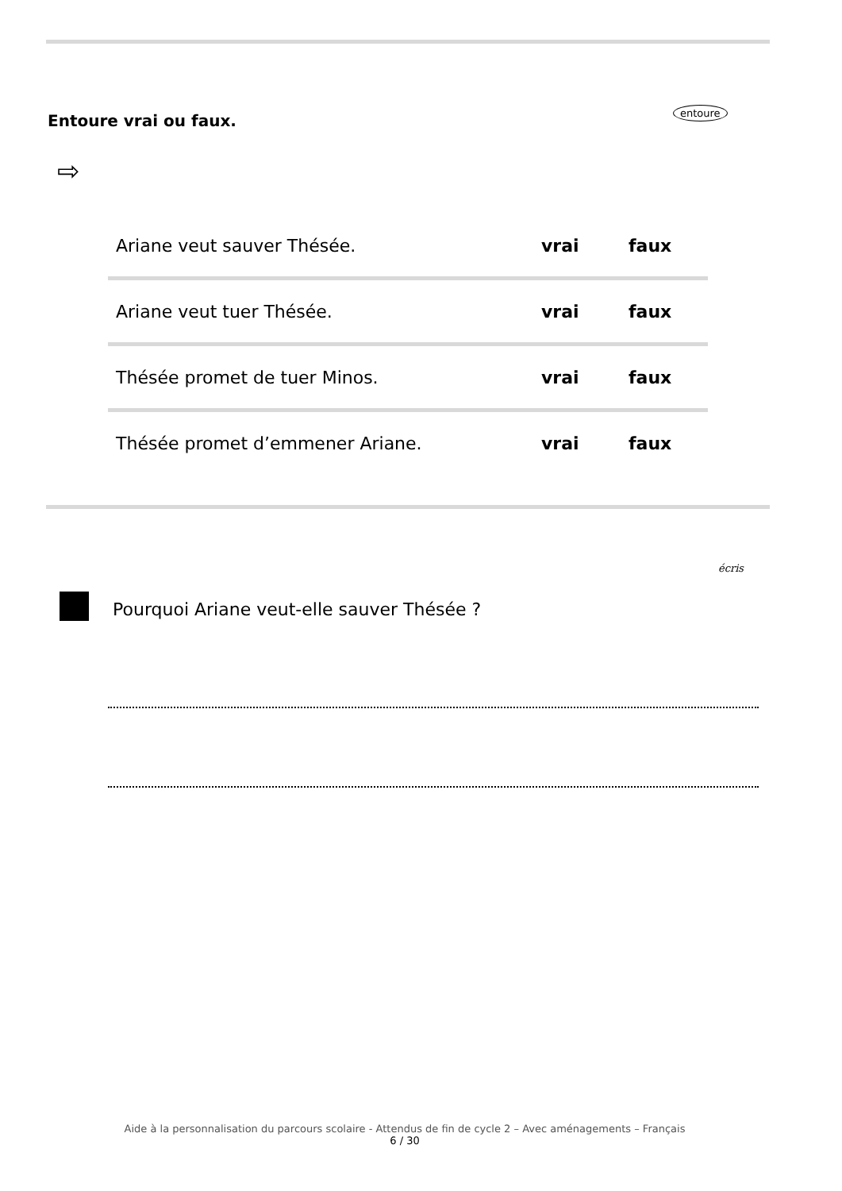entoure
Entoure vrai ou faux.
⇨
| Ariane veut sauver Thésée. | vrai | faux |
| Ariane veut tuer Thésée. | vrai | faux |
| Thésée promet de tuer Minos. | vrai | faux |
| Thésée promet d’emmener Ariane. | vrai | faux |
écris
Pourquoi Ariane veut-elle sauver Thésée ?
Aide à la personnalisation du parcours scolaire - Attendus de fin de cycle 2 – Avec aménagements – Français
6 / 30